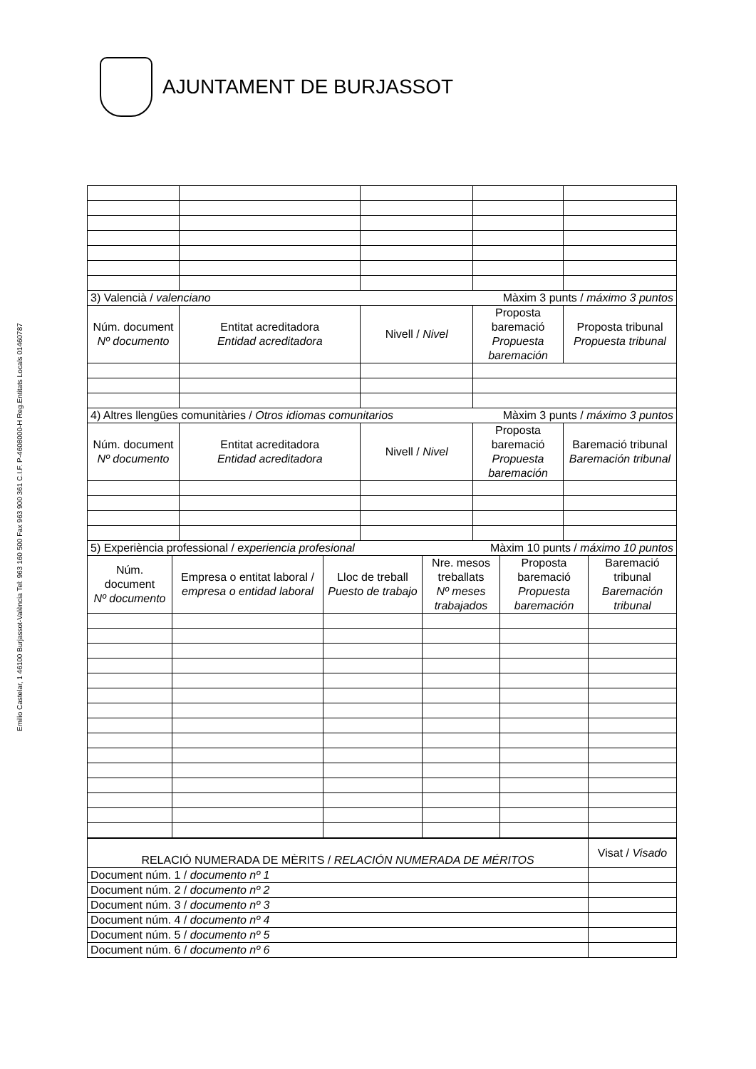AJUNTAMENT DE BURJASSOT
Emilio Castelar, 1 46100 Burjassot-València Tel: 963 160 500 Fax 963 900 361 C.I.F. P-4608000-H Reg.Entitats Locals 01460787
| 3) Valencià / valenciano Màxim 3 punts / máximo 3 puntos | | | | |
| Núm. document Nº documento | Entitat acreditadora Entidad acreditadora | Nivell / Nivel | Proposta baremació Propuesta baremación | Proposta tribunal Propuesta tribunal |
| 4) Altres llengües comunitàries / Otros idiomas comunitarios Màxim 3 punts / máximo 3 puntos | | | | |
| Núm. document Nº documento | Entitat acreditadora Entidad acreditadora | Nivell / Nivel | Proposta baremació Propuesta baremación | Baremació tribunal Baremación tribunal |
| 5) Experiència professional / experiencia profesional Màxim 10 punts / máximo 10 puntos | | | | | |
| Núm. document Nº documento | Empresa o entitat laboral / empresa o entidad laboral | Lloc de treball Puesto de trabajo | Nre. mesos treballats Nº meses trabajados | Proposta baremació Propuesta baremación | Baremació tribunal Baremación tribunal |
| RELACIÓ NUMERADA DE MÈRITS / RELACIÓN NUMERADA DE MÉRITOS | Visat / Visado |
| --- | --- |
| Document núm. 1 / documento nº 1 | |
| Document núm. 2 / documento nº 2 | |
| Document núm. 3 / documento nº 3 | |
| Document núm. 4 / documento nº 4 | |
| Document núm. 5 / documento nº 5 | |
| Document núm. 6 / documento nº 6 | |